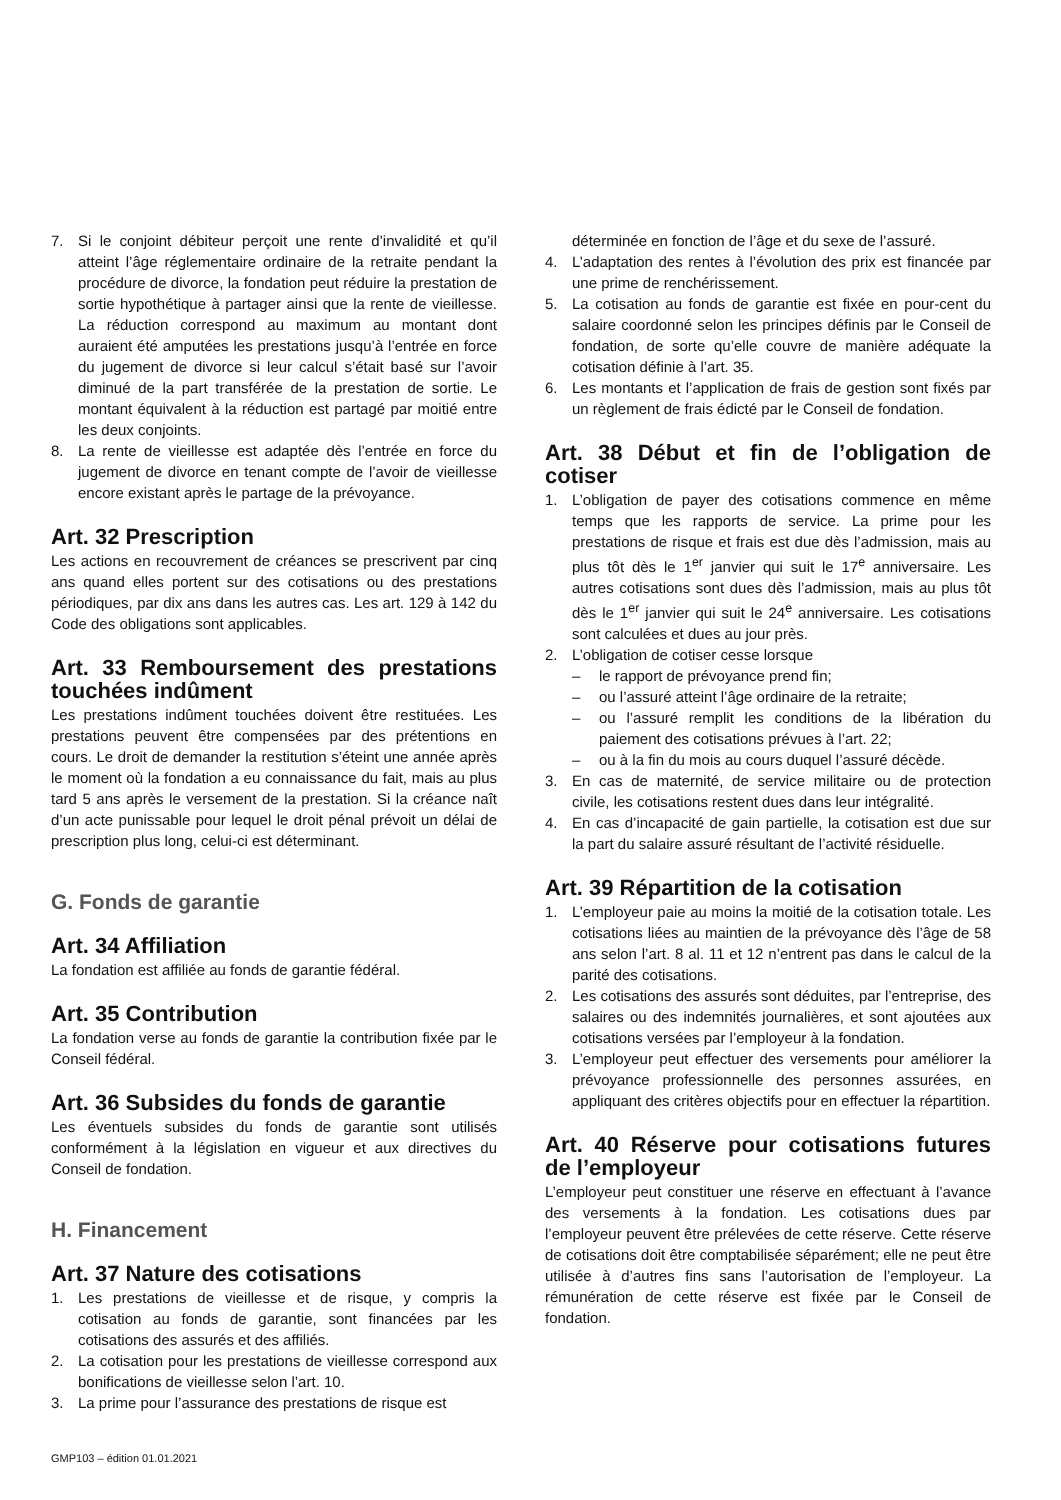7. Si le conjoint débiteur perçoit une rente d’invalidité et qu’il atteint l’âge réglementaire ordinaire de la retraite pendant la procédure de divorce, la fondation peut réduire la prestation de sortie hypothétique à partager ainsi que la rente de vieillesse. La réduction correspond au maximum au montant dont auraient été amputées les prestations jusqu’à l’entrée en force du jugement de divorce si leur calcul s’était basé sur l’avoir diminué de la part transférée de la prestation de sortie. Le montant équivalent à la réduction est partagé par moitié entre les deux conjoints.
8. La rente de vieillesse est adaptée dès l’entrée en force du jugement de divorce en tenant compte de l’avoir de vieillesse encore existant après le partage de la prévoyance.
Art. 32 Prescription
Les actions en recouvrement de créances se prescrivent par cinq ans quand elles portent sur des cotisations ou des prestations périodiques, par dix ans dans les autres cas. Les art. 129 à 142 du Code des obligations sont applicables.
Art. 33 Remboursement des prestations touchées indûment
Les prestations indûment touchées doivent être restituées. Les prestations peuvent être compensées par des prétentions en cours. Le droit de demander la restitution s’éteint une année après le moment où la fondation a eu connaissance du fait, mais au plus tard 5 ans après le versement de la prestation. Si la créance naît d’un acte punissable pour lequel le droit pénal prévoit un délai de prescription plus long, celui-ci est déterminant.
G. Fonds de garantie
Art. 34 Affiliation
La fondation est affiliée au fonds de garantie fédéral.
Art. 35 Contribution
La fondation verse au fonds de garantie la contribution fixée par le Conseil fédéral.
Art. 36 Subsides du fonds de garantie
Les éventuels subsides du fonds de garantie sont utilisés conformément à la législation en vigueur et aux directives du Conseil de fondation.
H. Financement
Art. 37 Nature des cotisations
1. Les prestations de vieillesse et de risque, y compris la cotisation au fonds de garantie, sont financées par les cotisations des assurés et des affiliés.
2. La cotisation pour les prestations de vieillesse correspond aux bonifications de vieillesse selon l’art. 10.
3. La prime pour l’assurance des prestations de risque est
déterminée en fonction de l’âge et du sexe de l’assuré.
4. L’adaptation des rentes à l’évolution des prix est financée par une prime de renchérissement.
5. La cotisation au fonds de garantie est fixée en pour-cent du salaire coordonné selon les principes définis par le Conseil de fondation, de sorte qu’elle couvre de manière adéquate la cotisation définie à l’art. 35.
6. Les montants et l’application de frais de gestion sont fixés par un règlement de frais édicté par le Conseil de fondation.
Art. 38 Début et fin de l’obligation de cotiser
1. L’obligation de payer des cotisations commence en même temps que les rapports de service. La prime pour les prestations de risque et frais est due dès l’admission, mais au plus tôt dès le 1<sup>er</sup> janvier qui suit le 17<sup>e</sup> anniversaire. Les autres cotisations sont dues dès l’admission, mais au plus tôt dès le 1<sup>er</sup> janvier qui suit le 24<sup>e</sup> anniversaire. Les cotisations sont calculées et dues au jour près.
2. L’obligation de cotiser cesse lorsque
– le rapport de prévoyance prend fin;
– ou l’assuré atteint l’âge ordinaire de la retraite;
– ou l’assuré remplit les conditions de la libération du paiement des cotisations prévues à l’art. 22;
– ou à la fin du mois au cours duquel l’assuré décède.
3. En cas de maternité, de service militaire ou de protection civile, les cotisations restent dues dans leur intégralité.
4. En cas d’incapacité de gain partielle, la cotisation est due sur la part du salaire assuré résultant de l’activité résiduelle.
Art. 39 Répartition de la cotisation
1. L’employeur paie au moins la moitié de la cotisation totale. Les cotisations liées au maintien de la prévoyance dès l’âge de 58 ans selon l’art. 8 al. 11 et 12 n’entrent pas dans le calcul de la parité des cotisations.
2. Les cotisations des assurés sont déduites, par l’entreprise, des salaires ou des indemnités journalières, et sont ajoutées aux cotisations versées par l’employeur à la fondation.
3. L’employeur peut effectuer des versements pour améliorer la prévoyance professionnelle des personnes assurées, en appliquant des critères objectifs pour en effectuer la répartition.
Art. 40 Réserve pour cotisations futures de l’employeur
L’employeur peut constituer une réserve en effectuant à l’avance des versements à la fondation. Les cotisations dues par l’employeur peuvent être prélevées de cette réserve. Cette réserve de cotisations doit être comptabilisée séparément; elle ne peut être utilisée à d’autres fins sans l’autorisation de l’employeur. La rémunération de cette réserve est fixée par le Conseil de fondation.
GMP103 – édition 01.01.2021